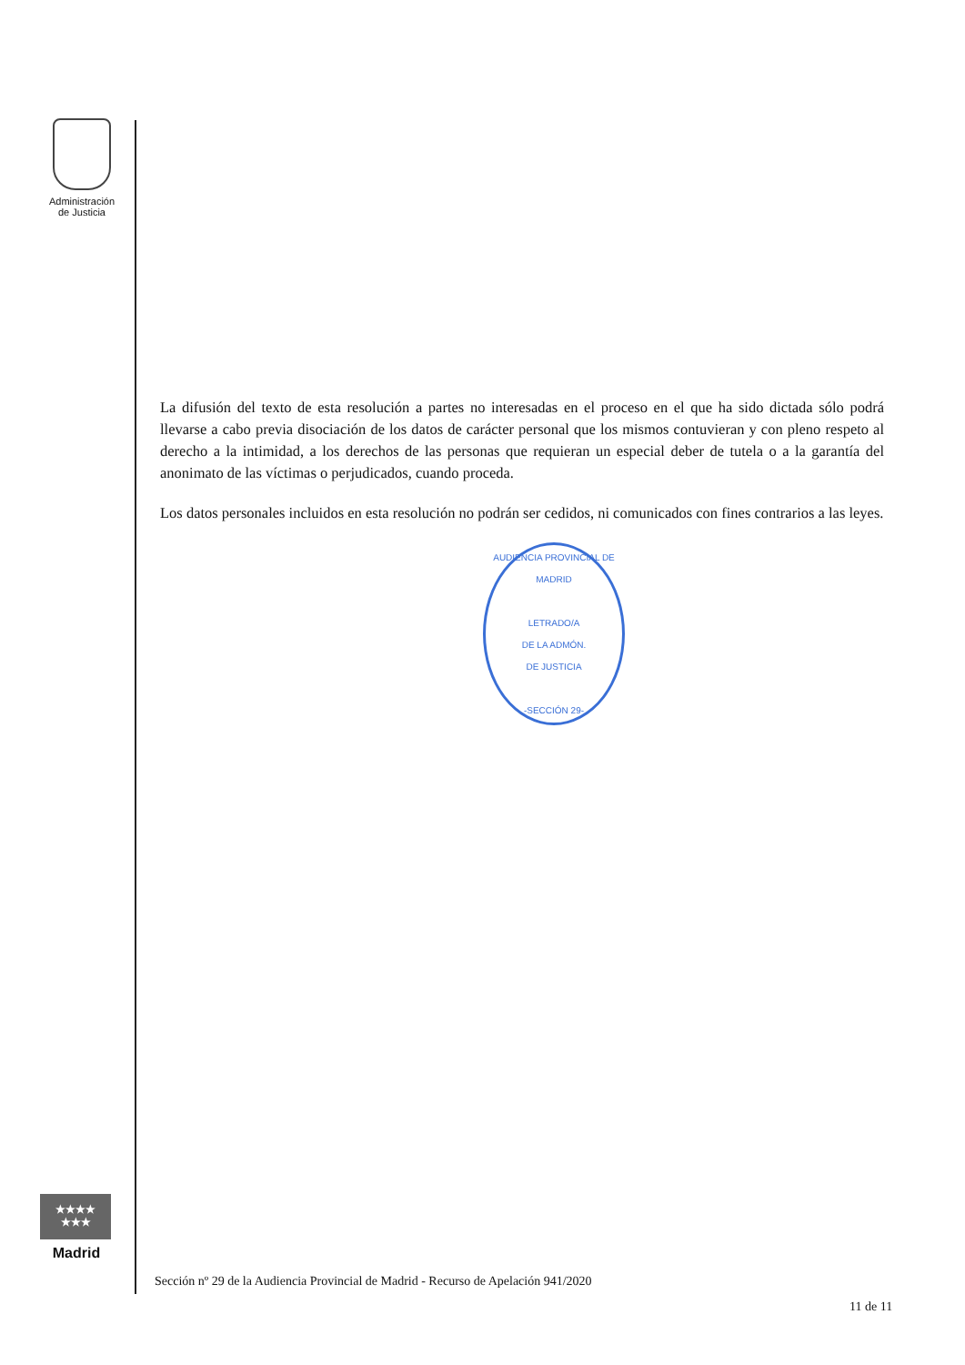Administración
de Justicia
La difusión del texto de esta resolución a partes no interesadas en el proceso en el que ha sido dictada sólo podrá llevarse a cabo previa disociación de los datos de carácter personal que los mismos contuvieran y con pleno respeto al derecho a la intimidad, a los derechos de las personas que requieran un especial deber de tutela o a la garantía del anonimato de las víctimas o perjudicados, cuando proceda.
Los datos personales incluidos en esta resolución no podrán ser cedidos, ni comunicados con fines contrarios a las leyes.
AUDIENCIA PROVINCIAL DE MADRID
LETRADO/A
DE LA ADMÓN.
DE JUSTICIA
-SECCIÓN 29-
★★★★
★★★
Madrid
Sección nº 29 de la Audiencia Provincial de Madrid - Recurso de Apelación 941/2020
11 de 11